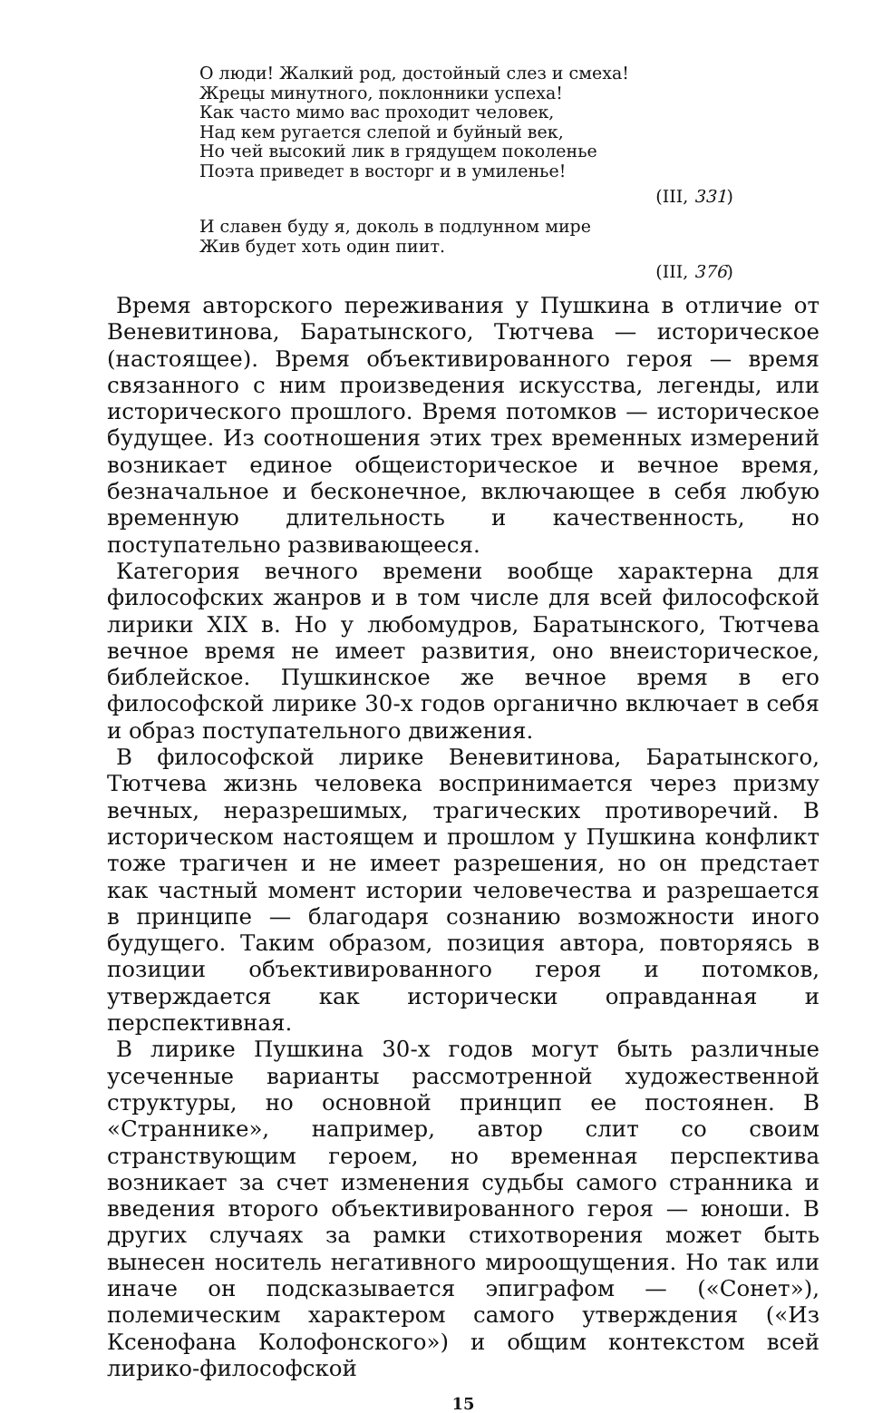О люди! Жалкий род, достойный слез и смеха!
Жрецы минутного, поклонники успеха!
Как часто мимо вас проходит человек,
Над кем ругается слепой и буйный век,
Но чей высокий лик в грядущем поколенье
Поэта приведет в восторг и в умиленье!
(III, 331)
И славен буду я, доколь в подлунном мире
Жив будет хоть один пиит.
(III, 376)
Время авторского переживания у Пушкина в отличие от Веневитинова, Баратынского, Тютчева — историческое (настоящее). Время объективированного героя — время связанного с ним произведения искусства, легенды, или исторического прошлого. Время потомков — историческое будущее. Из соотношения этих трех временных измерений возникает единое общеисторическое и вечное время, безначальное и бесконечное, включающее в себя любую временную длительность и качественность, но поступательно развивающееся.
Категория вечного времени вообще характерна для философских жанров и в том числе для всей философской лирики XIX в. Но у любомудров, Баратынского, Тютчева вечное время не имеет развития, оно внеисторическое, библейское. Пушкинское же вечное время в его философской лирике 30-х годов органично включает в себя и образ поступательного движения.
В философской лирике Веневитинова, Баратынского, Тютчева жизнь человека воспринимается через призму вечных, неразрешимых, трагических противоречий. В историческом настоящем и прошлом у Пушкина конфликт тоже трагичен и не имеет разрешения, но он предстает как частный момент истории человечества и разрешается в принципе — благодаря сознанию возможности иного будущего. Таким образом, позиция автора, повторяясь в позиции объективированного героя и потомков, утверждается как исторически оправданная и перспективная.
В лирике Пушкина 30-х годов могут быть различные усеченные варианты рассмотренной художественной структуры, но основной принцип ее постоянен. В «Страннике», например, автор слит со своим странствующим героем, но временная перспектива возникает за счет изменения судьбы самого странника и введения второго объективированного героя — юноши. В других случаях за рамки стихотворения может быть вынесен носитель негативного мироощущения. Но так или иначе он подсказывается эпиграфом — («Сонет»), полемическим характером самого утверждения («Из Ксенофана Колофонского») и общим контекстом всей лирико-философской
15